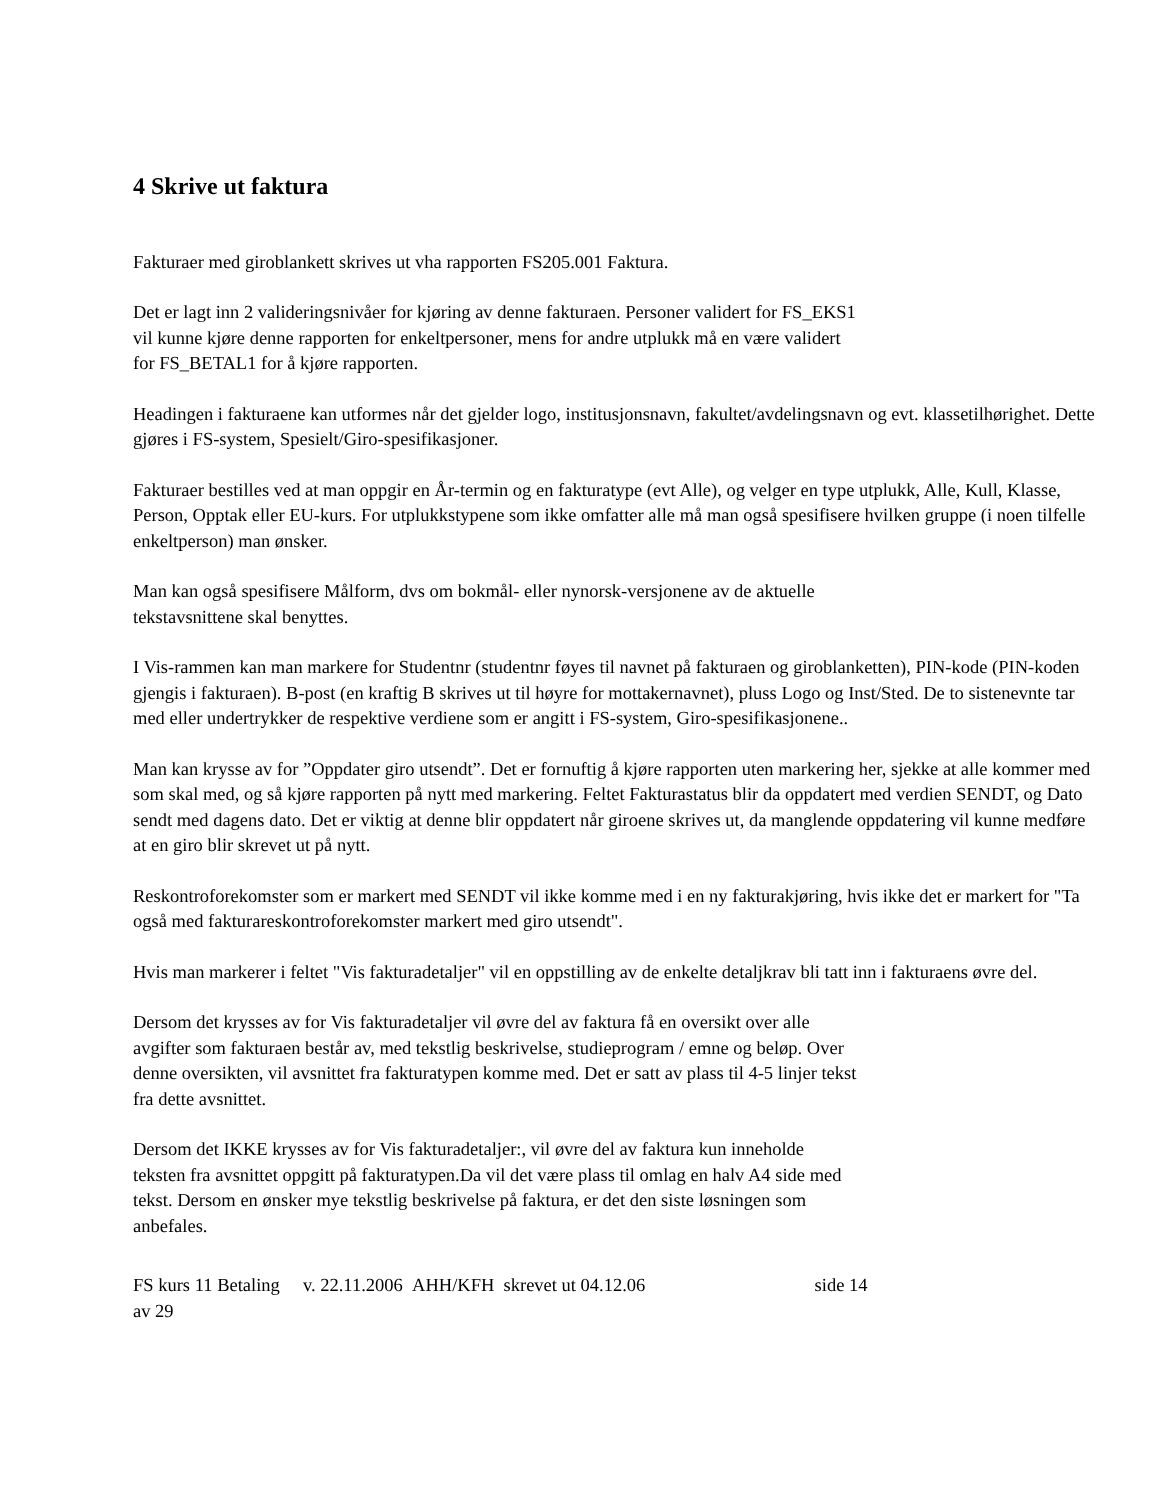4 Skrive ut faktura
Fakturaer med giroblankett skrives ut vha rapporten FS205.001 Faktura.
Det er lagt inn 2 valideringsnivåer for kjøring av denne fakturaen. Personer validert for FS_EKS1
vil kunne kjøre denne rapporten for enkeltpersoner, mens for andre utplukk må en være validert
for FS_BETAL1 for å kjøre rapporten.
Headingen i fakturaene kan utformes når det gjelder logo, institusjonsnavn, fakultet/avdelingsnavn og evt. klassetilhørighet. Dette gjøres i FS-system, Spesielt/Giro-spesifikasjoner.
Fakturaer bestilles ved at man oppgir en År-termin og en fakturatype (evt Alle), og velger en type utplukk, Alle, Kull, Klasse, Person, Opptak eller EU-kurs. For utplukkstypene som ikke omfatter alle må man også spesifisere hvilken gruppe (i noen tilfelle enkeltperson) man ønsker.
Man kan også spesifisere Målform, dvs om bokmål- eller nynorsk-versjonene av de aktuelle
tekstavsnittene skal benyttes.
I Vis-rammen kan man markere for Studentnr (studentnr føyes til navnet på fakturaen og giroblanketten), PIN-kode (PIN-koden gjengis i fakturaen). B-post (en kraftig B skrives ut til høyre for mottakernavnet), pluss Logo og Inst/Sted. De to sistenevnte tar med eller undertrykker de respektive verdiene som er angitt i FS-system, Giro-spesifikasjonene..
Man kan krysse av for ”Oppdater giro utsendt”. Det er fornuftig å kjøre rapporten uten markering her, sjekke at alle kommer med som skal med, og så kjøre rapporten på nytt med markering. Feltet Fakturastatus blir da oppdatert med verdien SENDT, og Dato sendt med dagens dato. Det er viktig at denne blir oppdatert når giroene skrives ut, da manglende oppdatering vil kunne medføre at en giro blir skrevet ut på nytt.
Reskontroforekomster som er markert med SENDT vil ikke komme med i en ny fakturakjøring, hvis ikke det er markert for "Ta også med fakturareskontroforekomster markert med giro utsendt".
Hvis man markerer i feltet "Vis fakturadetaljer" vil en oppstilling av de enkelte detaljkrav bli tatt inn i fakturaens øvre del.
Dersom det krysses av for Vis fakturadetaljer vil øvre del av faktura få en oversikt over alle
avgifter som fakturaen består av, med tekstlig beskrivelse, studieprogram / emne og beløp. Over
denne oversikten, vil avsnittet fra fakturatypen komme med. Det er satt av plass til 4-5 linjer tekst
fra dette avsnittet.
Dersom det IKKE krysses av for Vis fakturadetaljer:, vil øvre del av faktura kun inneholde
teksten fra avsnittet oppgitt på fakturatypen.Da vil det være plass til omlag en halv A4 side med
tekst. Dersom en ønsker mye tekstlig beskrivelse på faktura, er det den siste løsningen som
anbefales.
FS kurs 11 Betaling v. 22.11.2006 AHH/KFH skrevet ut 04.12.06 side 14
av 29